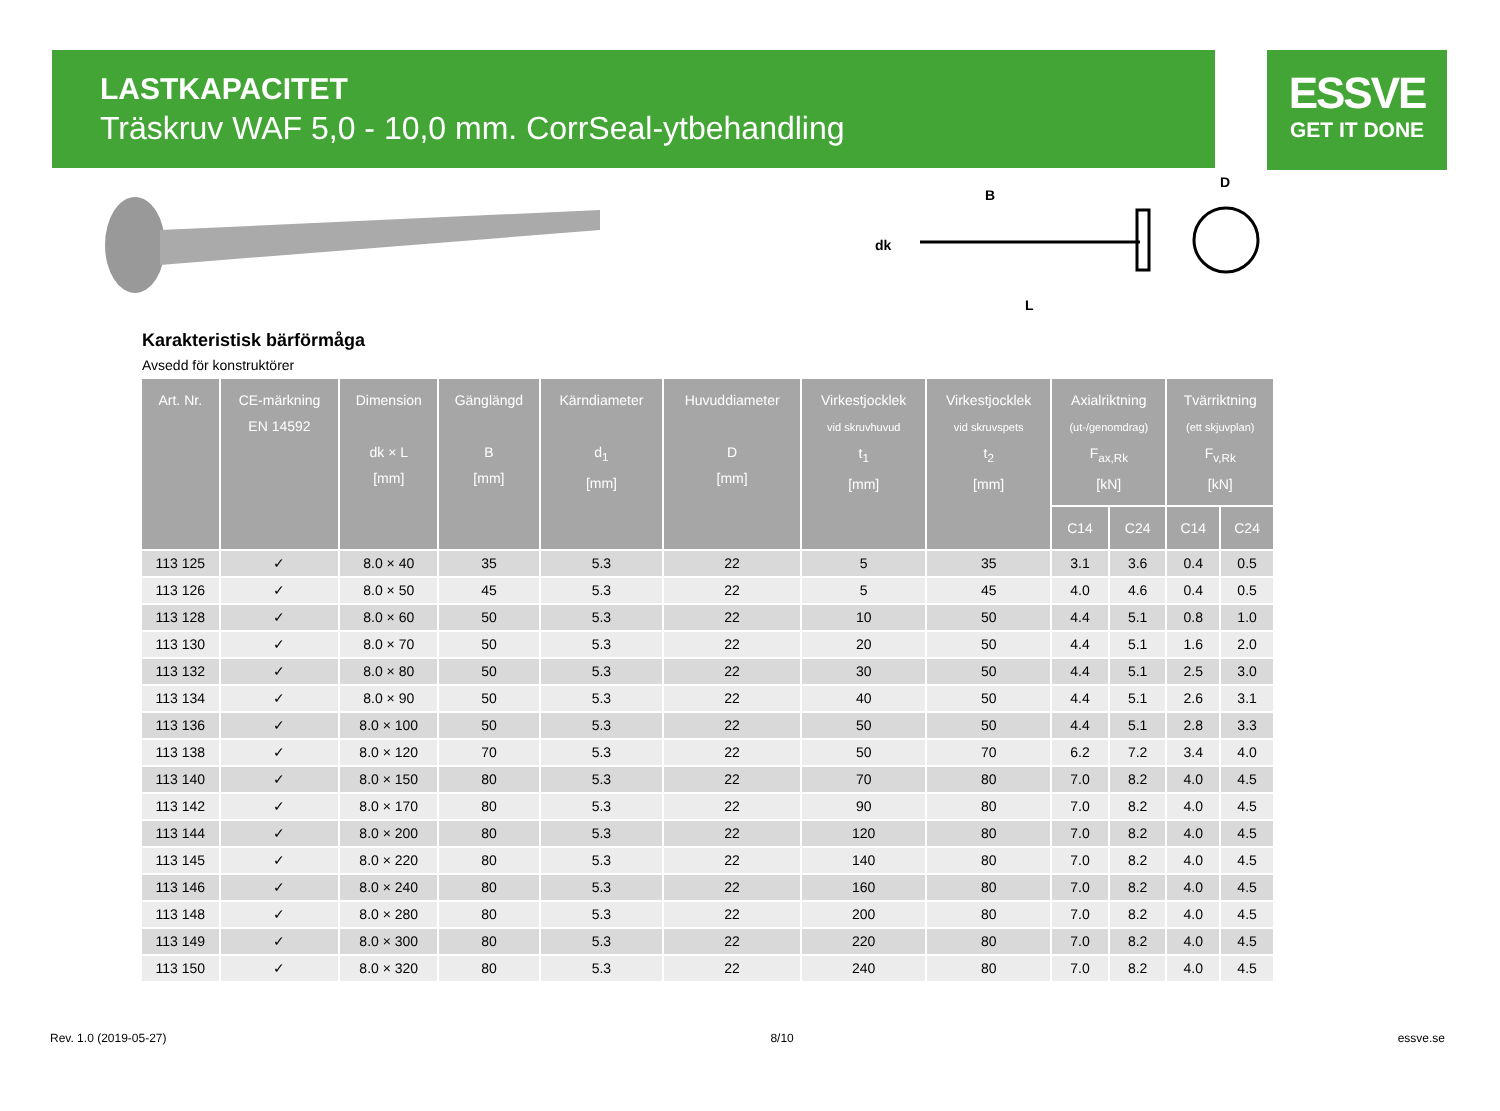LASTKAPACITET
Träskruv WAF 5,0 - 10,0 mm. CorrSeal-ytbehandling
ESSVE
GET IT DONE
B
dk
L
D
Karakteristisk bärförmåga
Avsedd för konstruktörer
| Art. Nr. | CE-märkning EN 14592 | Dimension dk × L [mm] | Gänglängd B [mm] | Kärndiameter d<sub>1</sub> [mm] | Huvuddiameter D [mm] | Virkestjocklek vid skruvhuvud t<sub>1</sub> [mm] | Virkestjocklek vid skruvspets t<sub>2</sub> [mm] | Axialriktning (ut-/genomdrag) F<sub>ax,Rk</sub> [kN] | | Tvärriktning (ett skjuvplan) F<sub>v,Rk</sub> [kN] | |
| --- | --- | --- | --- | --- | --- | --- | --- | --- | --- | --- | --- |
| | | | | | | | | C14 | C24 | C14 | C24 |
| 113 125 | ✓ | 8.0 × 40 | 35 | 5.3 | 22 | 5 | 35 | 3.1 | 3.6 | 0.4 | 0.5 |
| 113 126 | ✓ | 8.0 × 50 | 45 | 5.3 | 22 | 5 | 45 | 4.0 | 4.6 | 0.4 | 0.5 |
| 113 128 | ✓ | 8.0 × 60 | 50 | 5.3 | 22 | 10 | 50 | 4.4 | 5.1 | 0.8 | 1.0 |
| 113 130 | ✓ | 8.0 × 70 | 50 | 5.3 | 22 | 20 | 50 | 4.4 | 5.1 | 1.6 | 2.0 |
| 113 132 | ✓ | 8.0 × 80 | 50 | 5.3 | 22 | 30 | 50 | 4.4 | 5.1 | 2.5 | 3.0 |
| 113 134 | ✓ | 8.0 × 90 | 50 | 5.3 | 22 | 40 | 50 | 4.4 | 5.1 | 2.6 | 3.1 |
| 113 136 | ✓ | 8.0 × 100 | 50 | 5.3 | 22 | 50 | 50 | 4.4 | 5.1 | 2.8 | 3.3 |
| 113 138 | ✓ | 8.0 × 120 | 70 | 5.3 | 22 | 50 | 70 | 6.2 | 7.2 | 3.4 | 4.0 |
| 113 140 | ✓ | 8.0 × 150 | 80 | 5.3 | 22 | 70 | 80 | 7.0 | 8.2 | 4.0 | 4.5 |
| 113 142 | ✓ | 8.0 × 170 | 80 | 5.3 | 22 | 90 | 80 | 7.0 | 8.2 | 4.0 | 4.5 |
| 113 144 | ✓ | 8.0 × 200 | 80 | 5.3 | 22 | 120 | 80 | 7.0 | 8.2 | 4.0 | 4.5 |
| 113 145 | ✓ | 8.0 × 220 | 80 | 5.3 | 22 | 140 | 80 | 7.0 | 8.2 | 4.0 | 4.5 |
| 113 146 | ✓ | 8.0 × 240 | 80 | 5.3 | 22 | 160 | 80 | 7.0 | 8.2 | 4.0 | 4.5 |
| 113 148 | ✓ | 8.0 × 280 | 80 | 5.3 | 22 | 200 | 80 | 7.0 | 8.2 | 4.0 | 4.5 |
| 113 149 | ✓ | 8.0 × 300 | 80 | 5.3 | 22 | 220 | 80 | 7.0 | 8.2 | 4.0 | 4.5 |
| 113 150 | ✓ | 8.0 × 320 | 80 | 5.3 | 22 | 240 | 80 | 7.0 | 8.2 | 4.0 | 4.5 |
Rev. 1.0 (2019-05-27) 8/10 essve.se